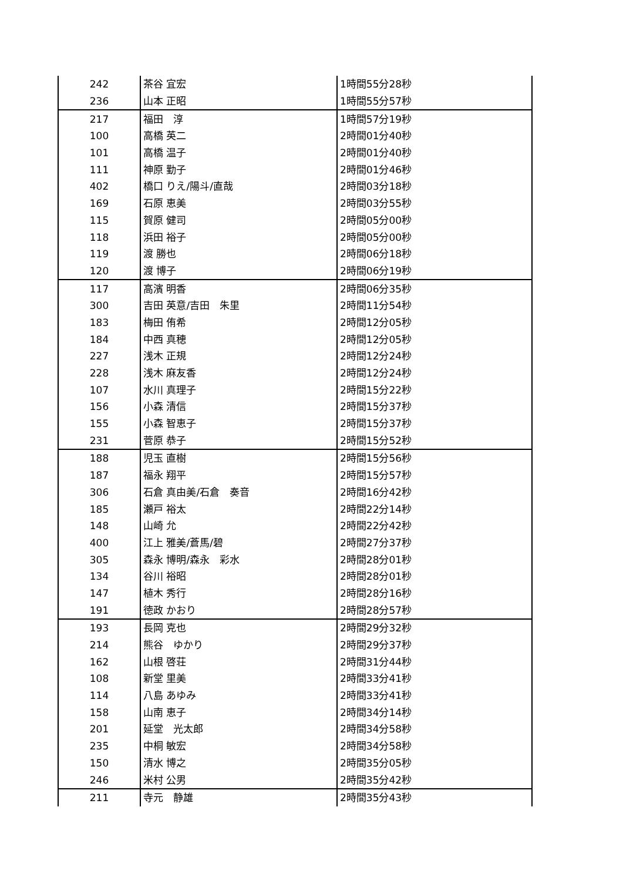| 242 | 茶谷 宜宏 | 1時間55分28秒 |
| 236 | 山本 正昭 | 1時間55分57秒 |
| 217 | 福田 淳 | 1時間57分19秒 |
| 100 | 高橋 英二 | 2時間01分40秒 |
| 101 | 高橋 温子 | 2時間01分40秒 |
| 111 | 神原 勤子 | 2時間01分46秒 |
| 402 | 橋口 りえ/陽斗/直哉 | 2時間03分18秒 |
| 169 | 石原 恵美 | 2時間03分55秒 |
| 115 | 賀原 健司 | 2時間05分00秒 |
| 118 | 浜田 裕子 | 2時間05分00秒 |
| 119 | 渡 勝也 | 2時間06分18秒 |
| 120 | 渡 博子 | 2時間06分19秒 |
| 117 | 高濱 明香 | 2時間06分35秒 |
| 300 | 吉田 英意/吉田 朱里 | 2時間11分54秒 |
| 183 | 梅田 侑希 | 2時間12分05秒 |
| 184 | 中西 真穂 | 2時間12分05秒 |
| 227 | 浅木 正規 | 2時間12分24秒 |
| 228 | 浅木 麻友香 | 2時間12分24秒 |
| 107 | 水川 真理子 | 2時間15分22秒 |
| 156 | 小森 清信 | 2時間15分37秒 |
| 155 | 小森 智恵子 | 2時間15分37秒 |
| 231 | 菅原 恭子 | 2時間15分52秒 |
| 188 | 児玉 直樹 | 2時間15分56秒 |
| 187 | 福永 翔平 | 2時間15分57秒 |
| 306 | 石倉 真由美/石倉 奏音 | 2時間16分42秒 |
| 185 | 瀬戸 裕太 | 2時間22分14秒 |
| 148 | 山崎 允 | 2時間22分42秒 |
| 400 | 江上 雅美/蒼馬/碧 | 2時間27分37秒 |
| 305 | 森永 博明/森永 彩水 | 2時間28分01秒 |
| 134 | 谷川 裕昭 | 2時間28分01秒 |
| 147 | 植木 秀行 | 2時間28分16秒 |
| 191 | 徳政 かおり | 2時間28分57秒 |
| 193 | 長岡 克也 | 2時間29分32秒 |
| 214 | 熊谷 ゆかり | 2時間29分37秒 |
| 162 | 山根 啓荘 | 2時間31分44秒 |
| 108 | 新堂 里美 | 2時間33分41秒 |
| 114 | 八島 あゆみ | 2時間33分41秒 |
| 158 | 山南 恵子 | 2時間34分14秒 |
| 201 | 延堂 光太郎 | 2時間34分58秒 |
| 235 | 中桐 敏宏 | 2時間34分58秒 |
| 150 | 清水 博之 | 2時間35分05秒 |
| 246 | 米村 公男 | 2時間35分42秒 |
| 211 | 寺元 静雄 | 2時間35分43秒 |